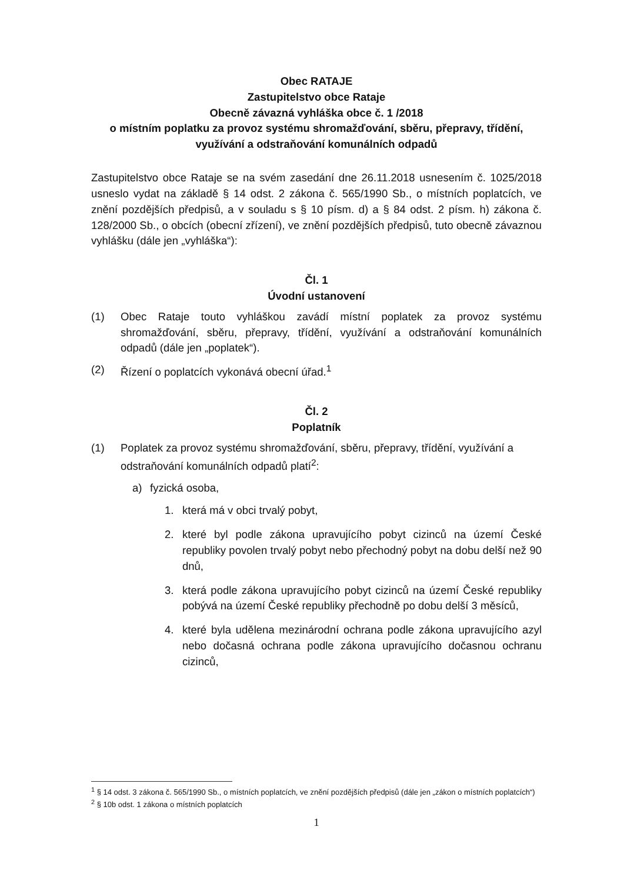Obec RATAJE
Zastupitelstvo obce Rataje
Obecně závazná vyhláška obce č. 1 /2018
o místním poplatku za provoz systému shromažďování, sběru, přepravy, třídění, využívání a odstraňování komunálních odpadů
Zastupitelstvo obce Rataje se na svém zasedání dne 26.11.2018 usnesením č. 1025/2018 usneslo vydat na základě § 14 odst. 2 zákona č. 565/1990 Sb., o místních poplatcích, ve znění pozdějších předpisů, a v souladu s § 10 písm. d) a § 84 odst. 2 písm. h) zákona č. 128/2000 Sb., o obcích (obecní zřízení), ve znění pozdějších předpisů, tuto obecně závaznou vyhlášku (dále jen „vyhláška“):
Čl. 1
Úvodní ustanovení
(1) Obec Rataje touto vyhláškou zavádí místní poplatek za provoz systému shromažďování, sběru, přepravy, třídění, využívání a odstraňování komunálních odpadů (dále jen „poplatek“).
(2) Řízení o poplatcích vykonává obecní úřad.<sup>1</sup>
Čl. 2
Poplatník
(1) Poplatek za provoz systému shromažďování, sběru, přepravy, třídění, využívání a odstraňování komunálních odpadů platí<sup>2</sup>:
a) fyzická osoba,
1. která má v obci trvalý pobyt,
2. které byl podle zákona upravujícího pobyt cizinců na území České republiky povolen trvalý pobyt nebo přechodný pobyt na dobu delší než 90 dnů,
3. která podle zákona upravujícího pobyt cizinců na území České republiky pobývá na území České republiky přechodně po dobu delší 3 měsíců,
4. které byla udělena mezinárodní ochrana podle zákona upravujícího azyl nebo dočasná ochrana podle zákona upravujícího dočasnou ochranu cizinců,
<sup>1</sup> § 14 odst. 3 zákona č. 565/1990 Sb., o místních poplatcích, ve znění pozdějších předpisů (dále jen „zákon o místních poplatcích“)
<sup>2</sup> § 10b odst. 1 zákona o místních poplatcích
1